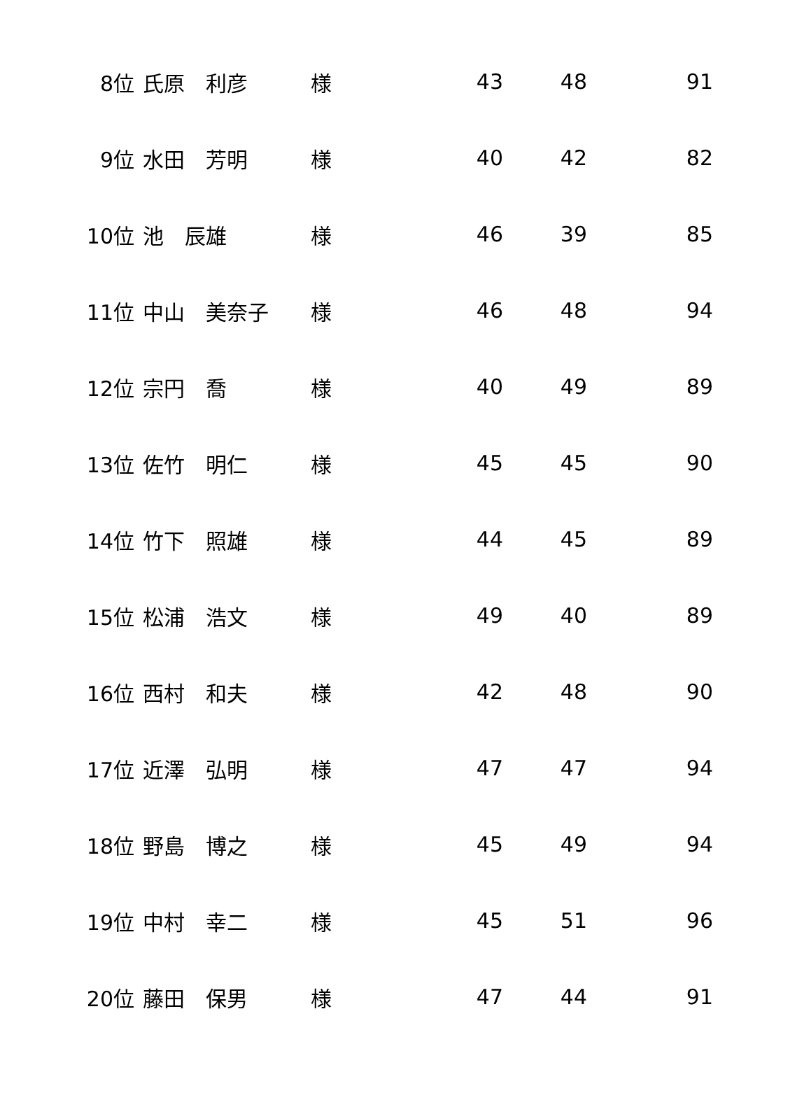| 8位 | 氏原 利彦 | 様 | 43 | 48 | 91 |
| 9位 | 水田 芳明 | 様 | 40 | 42 | 82 |
| 10位 | 池 辰雄 | 様 | 46 | 39 | 85 |
| 11位 | 中山 美奈子 | 様 | 46 | 48 | 94 |
| 12位 | 宗円 喬 | 様 | 40 | 49 | 89 |
| 13位 | 佐竹 明仁 | 様 | 45 | 45 | 90 |
| 14位 | 竹下 照雄 | 様 | 44 | 45 | 89 |
| 15位 | 松浦 浩文 | 様 | 49 | 40 | 89 |
| 16位 | 西村 和夫 | 様 | 42 | 48 | 90 |
| 17位 | 近澤 弘明 | 様 | 47 | 47 | 94 |
| 18位 | 野島 博之 | 様 | 45 | 49 | 94 |
| 19位 | 中村 幸二 | 様 | 45 | 51 | 96 |
| 20位 | 藤田 保男 | 様 | 47 | 44 | 91 |